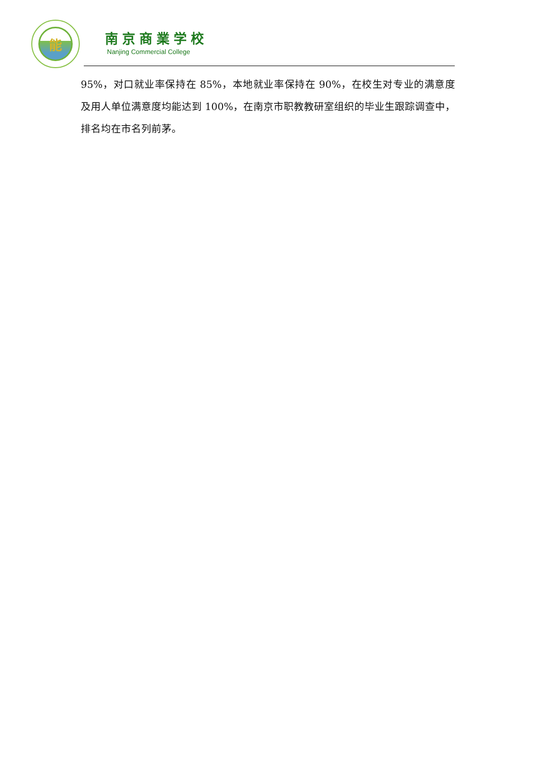能
南京商業学校
Nanjing Commercial College
95%，对口就业率保持在 85%，本地就业率保持在 90%，在校生对专业的满意度及用人单位满意度均能达到 100%，在南京市职教教研室组织的毕业生跟踪调查中，排名均在市名列前茅。